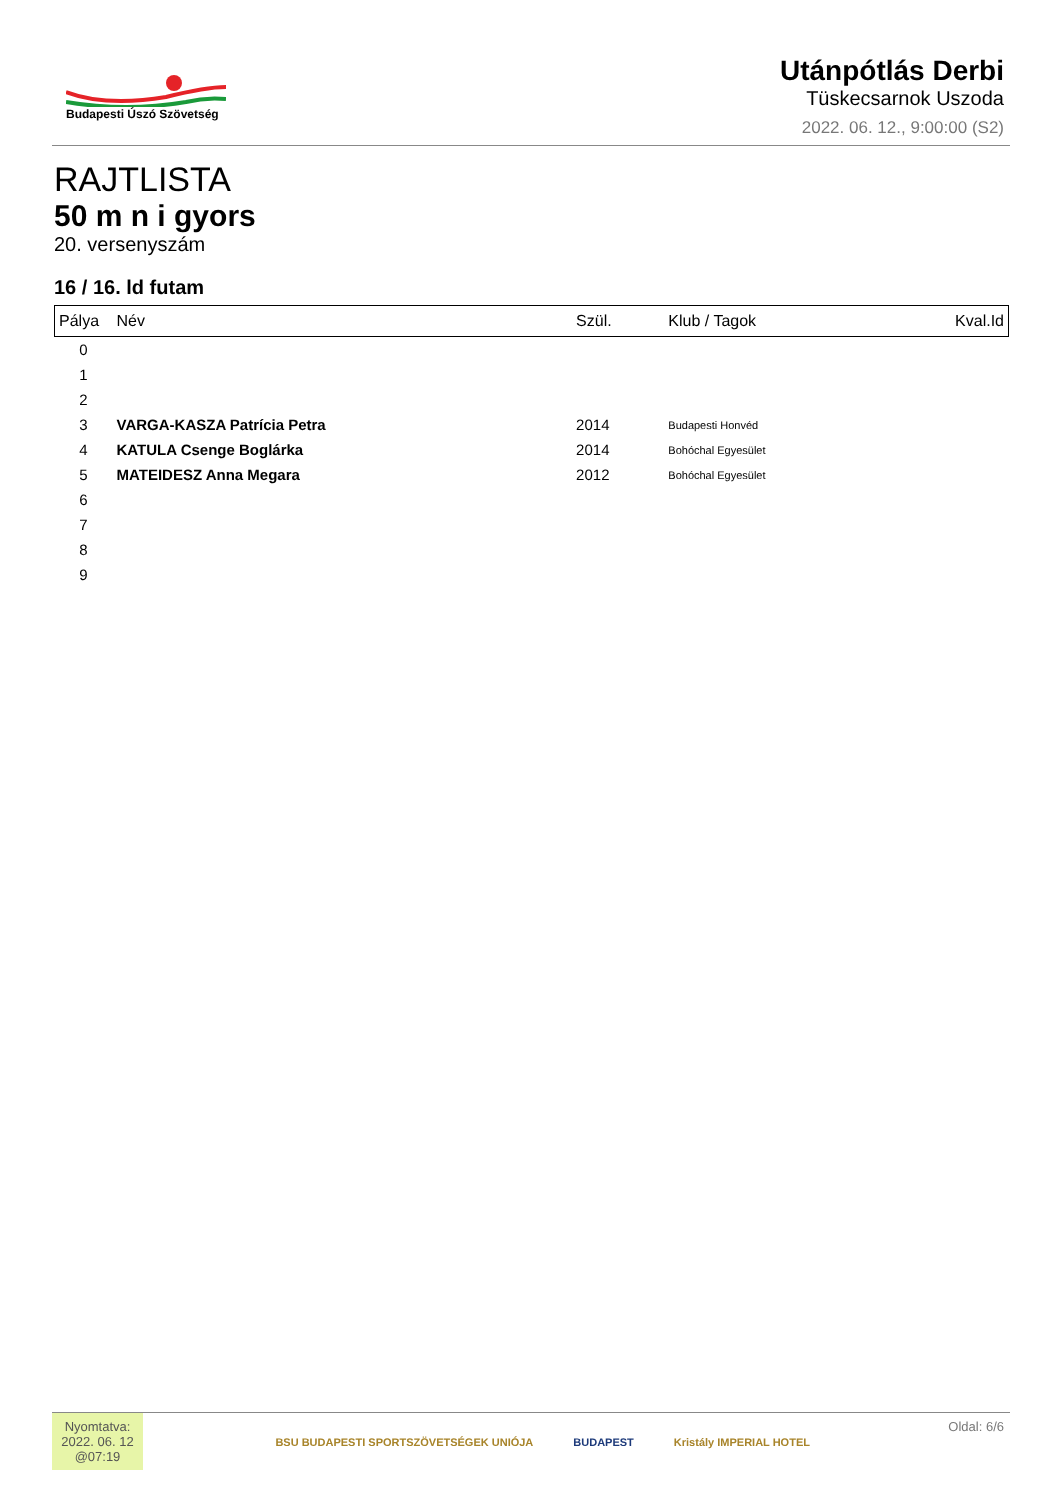Budapesti Úszó Szövetség
Utánpótlás Derbi
Tüskecsarnok Uszoda
2022. 06. 12., 9:00:00 (S2)
RAJTLISTA
50 m n i gyors
20. versenyszám
16 / 16. ld futam
| Pálya | Név | Szül. | Klub / Tagok | Kval.Id |
| --- | --- | --- | --- | --- |
| 0 | | | | |
| 1 | | | | |
| 2 | | | | |
| 3 | VARGA-KASZA Patrícia Petra | 2014 | Budapesti Honvéd | |
| 4 | KATULA Csenge Boglárka | 2014 | Bohóchal Egyesület | |
| 5 | MATEIDESZ Anna Megara | 2012 | Bohóchal Egyesület | |
| 6 | | | | |
| 7 | | | | |
| 8 | | | | |
| 9 | | | | |
Nyomtatva:
2022. 06. 12
@07:19
BSU BUDAPESTI SPORTSZÖVETSÉGEK UNIÓJA BUDAPEST Kristály IMPERIAL HOTEL
Oldal: 6/6